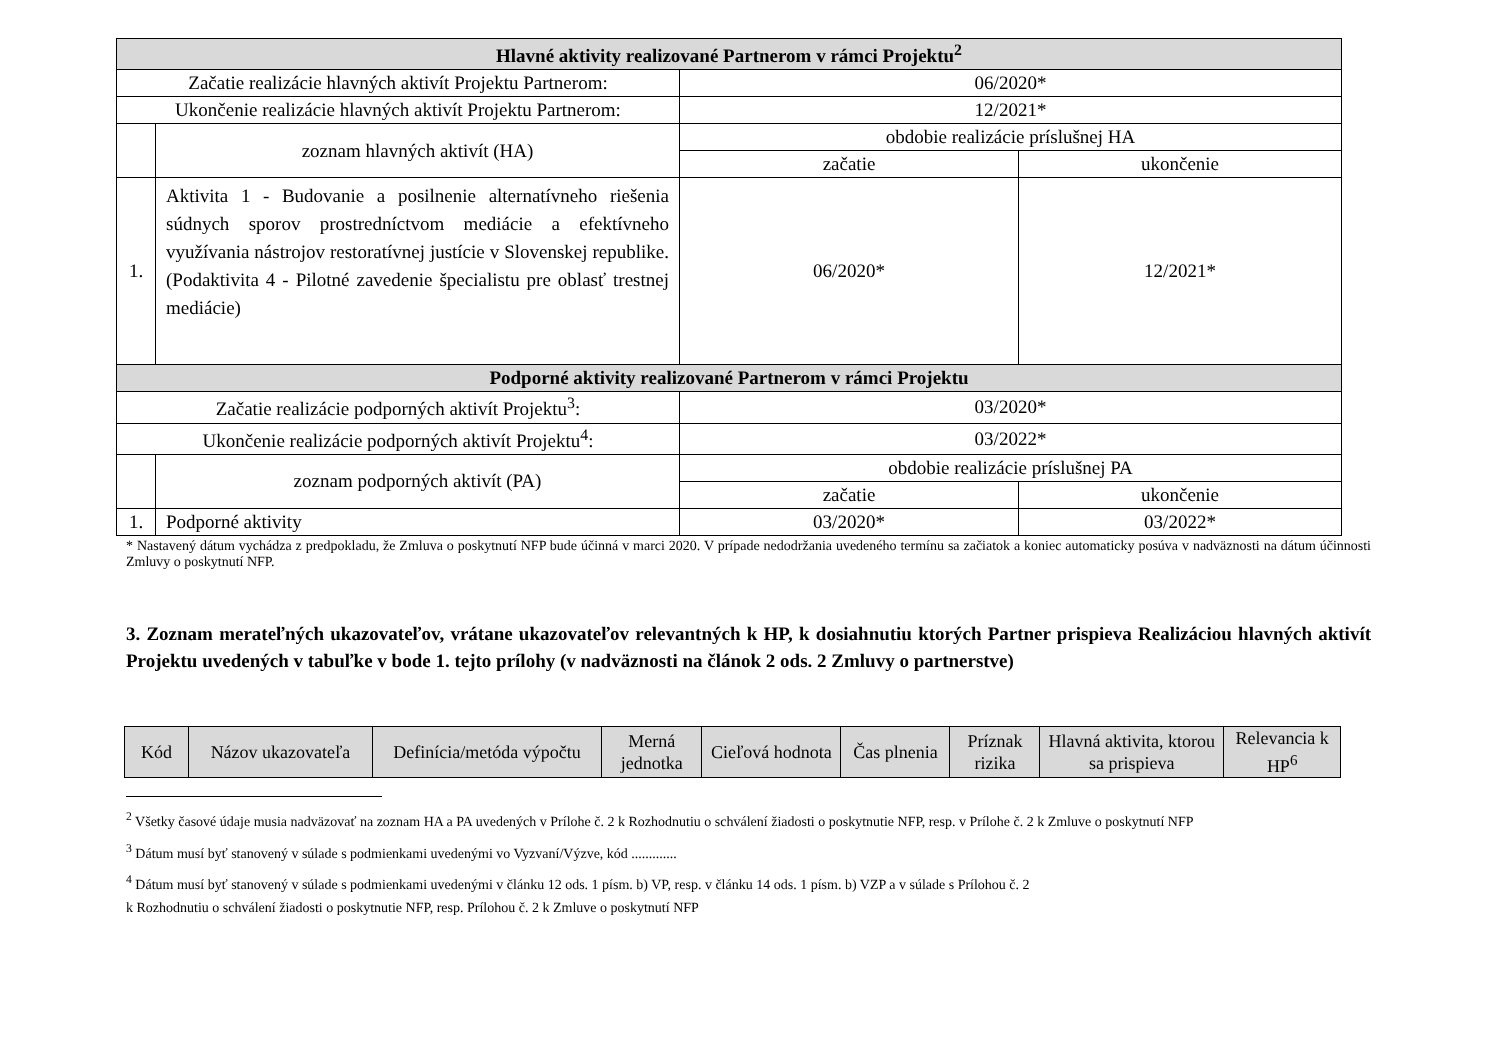| Hlavné aktivity realizované Partnerom v rámci Projektu<sup>2</sup> | | | |
| --- | --- | --- | --- |
| Začatie realizácie hlavných aktivít Projektu Partnerom: | | 06/2020* | |
| Ukončenie realizácie hlavných aktivít Projektu Partnerom: | | 12/2021* | |
| | zoznam hlavných aktivít (HA) | obdobie realizácie príslušnej HA | |
| | | začatie | ukončenie |
| 1. | Aktivita 1 - Budovanie a posilnenie alternatívneho riešenia súdnych sporov prostredníctvom mediácie a efektívneho využívania nástrojov restoratívnej justície v Slovenskej republike. (Podaktivita 4 - Pilotné zavedenie špecialistu pre oblasť trestnej mediácie) | 06/2020* | 12/2021* |
| Podporné aktivity realizované Partnerom v rámci Projektu | | | |
| Začatie realizácie podporných aktivít Projektu<sup>3</sup>: | | 03/2020* | |
| Ukončenie realizácie podporných aktivít Projektu<sup>4</sup>: | | 03/2022* | |
| | zoznam podporných aktivít (PA) | obdobie realizácie príslušnej PA | |
| | | začatie | ukončenie |
| 1. | Podporné aktivity | 03/2020* | 03/2022* |
* Nastavený dátum vychádza z predpokladu, že Zmluva o poskytnutí NFP bude účinná v marci 2020. V prípade nedodržania uvedeného termínu sa začiatok a koniec automaticky posúva v nadväznosti na dátum účinnosti Zmluvy o poskytnutí NFP.
3. Zoznam merateľných ukazovateľov, vrátane ukazovateľov relevantných k HP, k dosiahnutiu ktorých Partner prispieva Realizáciou hlavných aktivít Projektu uvedených v tabuľke v bode 1. tejto prílohy (v nadväznosti na článok 2 ods. 2 Zmluvy o partnerstve)
| Kód | Názov ukazovateľa | Definícia/metóda výpočtu | Merná jednotka | Cieľová hodnota | Čas plnenia | Príznak rizika | Hlavná aktivita, ktorou sa prispieva | Relevancia k HP<sup>6</sup> |
| --- | --- | --- | --- | --- | --- | --- | --- | --- |
<sup>2</sup> Všetky časové údaje musia nadväzovať na zoznam HA a PA uvedených v Prílohe č. 2 k Rozhodnutiu o schválení žiadosti o poskytnutie NFP, resp. v Prílohe č. 2 k Zmluve o poskytnutí NFP
<sup>3</sup> Dátum musí byť stanovený v súlade s podmienkami uvedenými vo Vyzvaní/Výzve, kód .............
<sup>4</sup> Dátum musí byť stanovený v súlade s podmienkami uvedenými v článku 12 ods. 1 písm. b) VP, resp. v článku 14 ods. 1 písm. b) VZP a v súlade s Prílohou č. 2
k Rozhodnutiu o schválení žiadosti o poskytnutie NFP, resp. Prílohou č. 2 k Zmluve o poskytnutí NFP